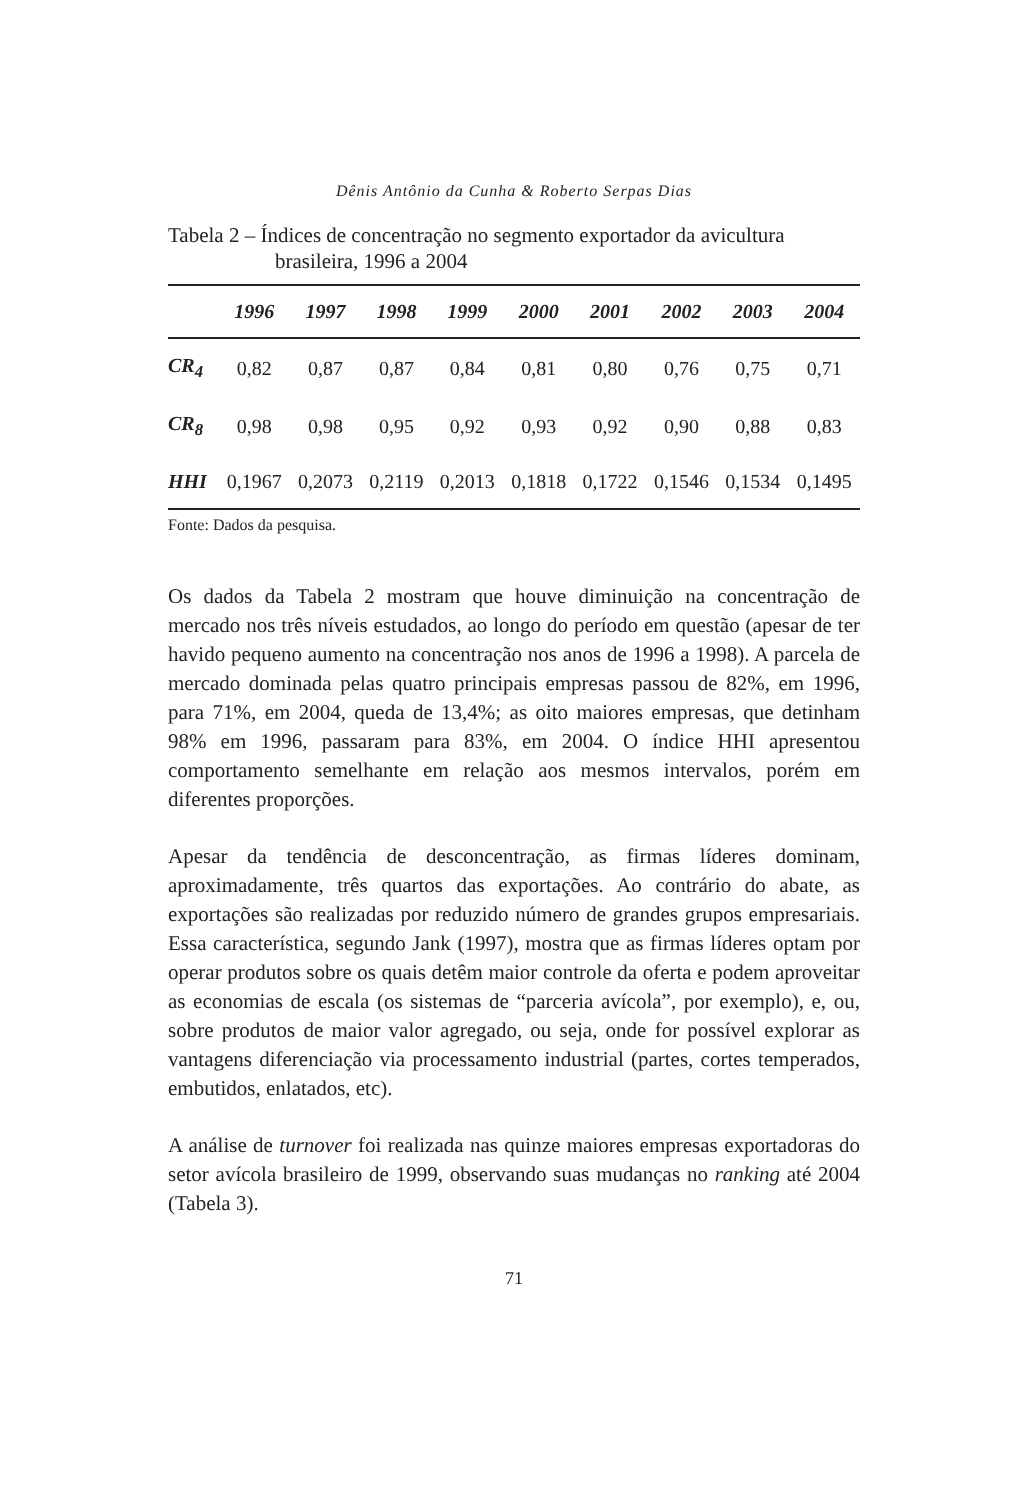Dênis Antônio da Cunha & Roberto Serpas Dias
Tabela 2 – Índices de concentração no segmento exportador da avicultura
brasileira, 1996 a 2004
| | 1996 | 1997 | 1998 | 1999 | 2000 | 2001 | 2002 | 2003 | 2004 |
| --- | --- | --- | --- | --- | --- | --- | --- | --- | --- |
| CR<sub>4</sub> | 0,82 | 0,87 | 0,87 | 0,84 | 0,81 | 0,80 | 0,76 | 0,75 | 0,71 |
| CR<sub>8</sub> | 0,98 | 0,98 | 0,95 | 0,92 | 0,93 | 0,92 | 0,90 | 0,88 | 0,83 |
| HHI | 0,1967 | 0,2073 | 0,2119 | 0,2013 | 0,1818 | 0,1722 | 0,1546 | 0,1534 | 0,1495 |
Fonte: Dados da pesquisa.
Os dados da Tabela 2 mostram que houve diminuição na concentração de mercado nos três níveis estudados, ao longo do período em questão (apesar de ter havido pequeno aumento na concentração nos anos de 1996 a 1998). A parcela de mercado dominada pelas quatro principais empresas passou de 82%, em 1996, para 71%, em 2004, queda de 13,4%; as oito maiores empresas, que detinham 98% em 1996, passaram para 83%, em 2004. O índice HHI apresentou comportamento semelhante em relação aos mesmos intervalos, porém em diferentes proporções.
Apesar da tendência de desconcentração, as firmas líderes dominam, aproximadamente, três quartos das exportações. Ao contrário do abate, as exportações são realizadas por reduzido número de grandes grupos empresariais. Essa característica, segundo Jank (1997), mostra que as firmas líderes optam por operar produtos sobre os quais detêm maior controle da oferta e podem aproveitar as economias de escala (os sistemas de “parceria avícola”, por exemplo), e, ou, sobre produtos de maior valor agregado, ou seja, onde for possível explorar as vantagens diferenciação via processamento industrial (partes, cortes temperados, embutidos, enlatados, etc).
A análise de turnover foi realizada nas quinze maiores empresas exportadoras do setor avícola brasileiro de 1999, observando suas mudanças no ranking até 2004 (Tabela 3).
71